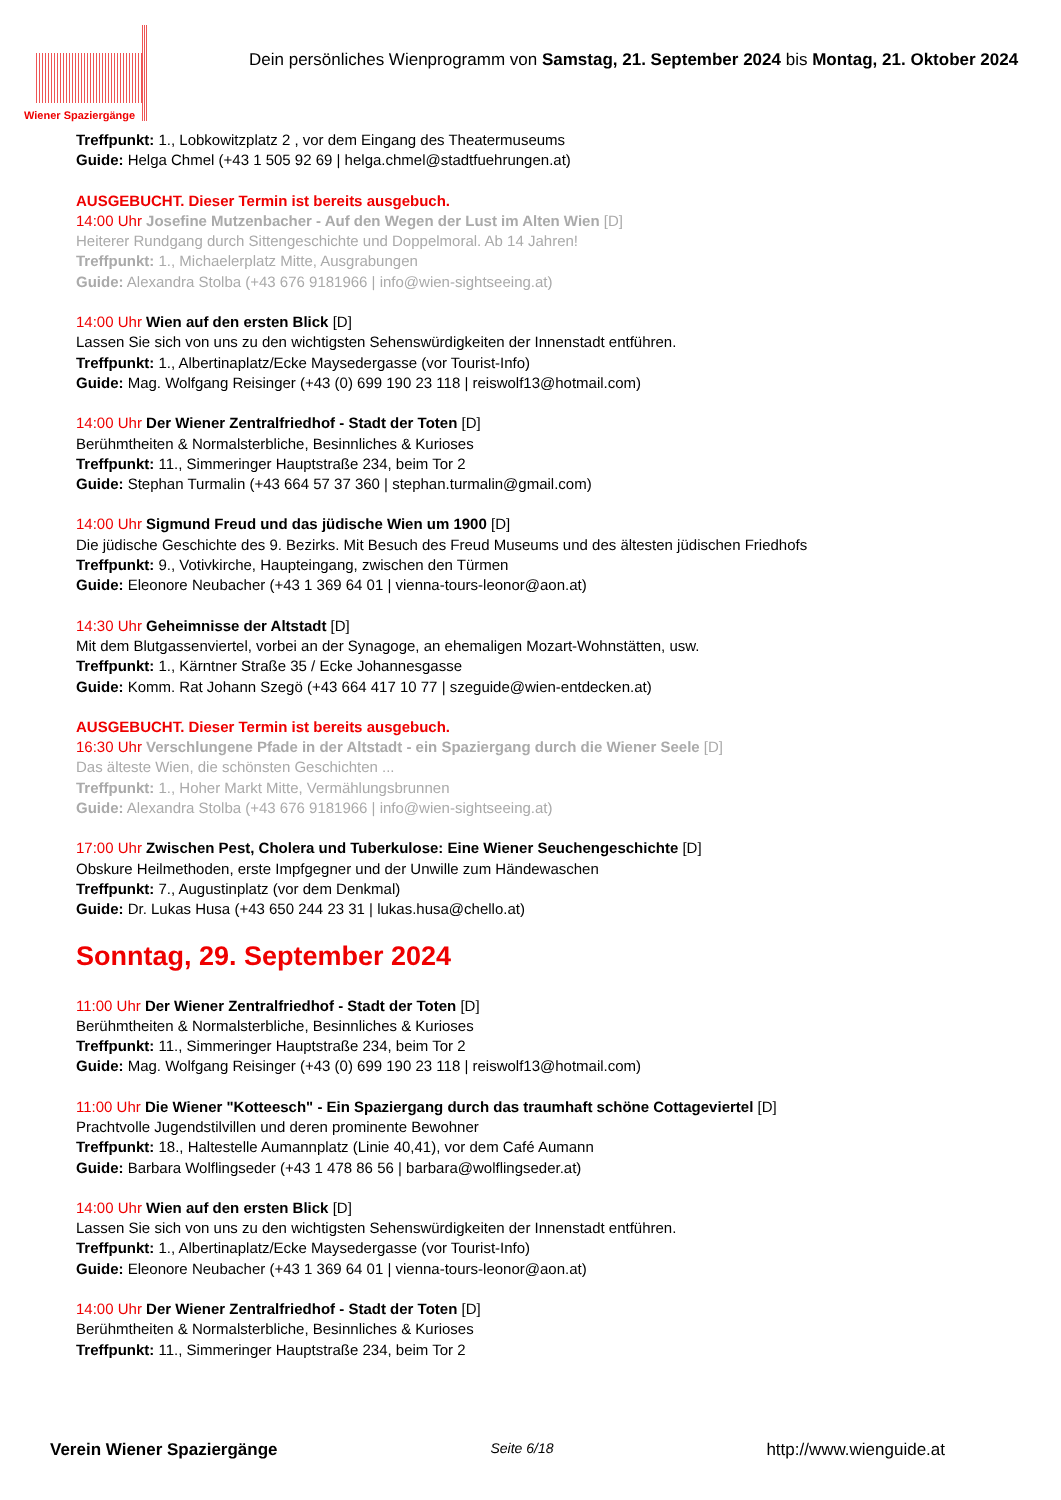Wiener Spaziergänge
Dein persönliches Wienprogramm von Samstag, 21. September 2024 bis Montag, 21. Oktober 2024
Treffpunkt: 1., Lobkowitzplatz 2 , vor dem Eingang des Theatermuseums
Guide: Helga Chmel (+43 1 505 92 69 | helga.chmel@stadtfuehrungen.at)
AUSGEBUCHT. Dieser Termin ist bereits ausgebuch.
14:00 Uhr Josefine Mutzenbacher - Auf den Wegen der Lust im Alten Wien [D]
Heiterer Rundgang durch Sittengeschichte und Doppelmoral. Ab 14 Jahren!
Treffpunkt: 1., Michaelerplatz Mitte, Ausgrabungen
Guide: Alexandra Stolba (+43 676 9181966 | info@wien-sightseeing.at)
14:00 Uhr Wien auf den ersten Blick [D]
Lassen Sie sich von uns zu den wichtigsten Sehenswürdigkeiten der Innenstadt entführen.
Treffpunkt: 1., Albertinaplatz/Ecke Maysedergasse (vor Tourist-Info)
Guide: Mag. Wolfgang Reisinger (+43 (0) 699 190 23 118 | reiswolf13@hotmail.com)
14:00 Uhr Der Wiener Zentralfriedhof - Stadt der Toten [D]
Berühmtheiten & Normalsterbliche, Besinnliches & Kurioses
Treffpunkt: 11., Simmeringer Hauptstraße 234, beim Tor 2
Guide: Stephan Turmalin (+43 664 57 37 360 | stephan.turmalin@gmail.com)
14:00 Uhr Sigmund Freud und das jüdische Wien um 1900 [D]
Die jüdische Geschichte des 9. Bezirks. Mit Besuch des Freud Museums und des ältesten jüdischen Friedhofs
Treffpunkt: 9., Votivkirche, Haupteingang, zwischen den Türmen
Guide: Eleonore Neubacher (+43 1 369 64 01 | vienna-tours-leonor@aon.at)
14:30 Uhr Geheimnisse der Altstadt [D]
Mit dem Blutgassenviertel, vorbei an der Synagoge, an ehemaligen Mozart-Wohnstätten, usw.
Treffpunkt: 1., Kärntner Straße 35 / Ecke Johannesgasse
Guide: Komm. Rat Johann Szegö (+43 664 417 10 77 | szeguide@wien-entdecken.at)
AUSGEBUCHT. Dieser Termin ist bereits ausgebuch.
16:30 Uhr Verschlungene Pfade in der Altstadt - ein Spaziergang durch die Wiener Seele [D]
Das älteste Wien, die schönsten Geschichten ...
Treffpunkt: 1., Hoher Markt Mitte, Vermählungsbrunnen
Guide: Alexandra Stolba (+43 676 9181966 | info@wien-sightseeing.at)
17:00 Uhr Zwischen Pest, Cholera und Tuberkulose: Eine Wiener Seuchengeschichte [D]
Obskure Heilmethoden, erste Impfgegner und der Unwille zum Händewaschen
Treffpunkt: 7., Augustinplatz (vor dem Denkmal)
Guide: Dr. Lukas Husa (+43 650 244 23 31 | lukas.husa@chello.at)
Sonntag, 29. September 2024
11:00 Uhr Der Wiener Zentralfriedhof - Stadt der Toten [D]
Berühmtheiten & Normalsterbliche, Besinnliches & Kurioses
Treffpunkt: 11., Simmeringer Hauptstraße 234, beim Tor 2
Guide: Mag. Wolfgang Reisinger (+43 (0) 699 190 23 118 | reiswolf13@hotmail.com)
11:00 Uhr Die Wiener "Kotteesch" - Ein Spaziergang durch das traumhaft schöne Cottageviertel [D]
Prachtvolle Jugendstilvillen und deren prominente Bewohner
Treffpunkt: 18., Haltestelle Aumannplatz (Linie 40,41), vor dem Café Aumann
Guide: Barbara Wolflingseder (+43 1 478 86 56 | barbara@wolflingseder.at)
14:00 Uhr Wien auf den ersten Blick [D]
Lassen Sie sich von uns zu den wichtigsten Sehenswürdigkeiten der Innenstadt entführen.
Treffpunkt: 1., Albertinaplatz/Ecke Maysedergasse (vor Tourist-Info)
Guide: Eleonore Neubacher (+43 1 369 64 01 | vienna-tours-leonor@aon.at)
14:00 Uhr Der Wiener Zentralfriedhof - Stadt der Toten [D]
Berühmtheiten & Normalsterbliche, Besinnliches & Kurioses
Treffpunkt: 11., Simmeringer Hauptstraße 234, beim Tor 2
Verein Wiener Spaziergänge Seite 6/18 http://www.wienguide.at